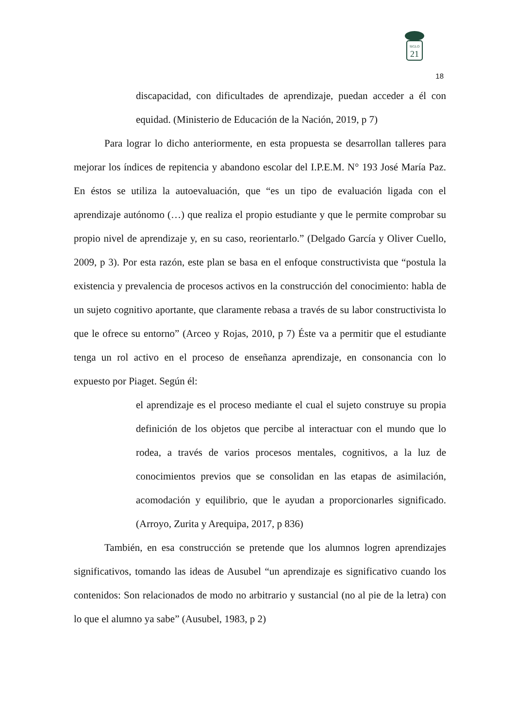SIGLO
21
18
discapacidad, con dificultades de aprendizaje, puedan acceder a él con equidad. (Ministerio de Educación de la Nación, 2019, p 7)
Para lograr lo dicho anteriormente, en esta propuesta se desarrollan talleres para mejorar los índices de repitencia y abandono escolar del I.P.E.M. N° 193 José María Paz. En éstos se utiliza la autoevaluación, que “es un tipo de evaluación ligada con el aprendizaje autónomo (…) que realiza el propio estudiante y que le permite comprobar su propio nivel de aprendizaje y, en su caso, reorientarlo.” (Delgado García y Oliver Cuello, 2009, p 3). Por esta razón, este plan se basa en el enfoque constructivista que “postula la existencia y prevalencia de procesos activos en la construcción del conocimiento: habla de un sujeto cognitivo aportante, que claramente rebasa a través de su labor constructivista lo que le ofrece su entorno” (Arceo y Rojas, 2010, p 7) Éste va a permitir que el estudiante tenga un rol activo en el proceso de enseñanza aprendizaje, en consonancia con lo expuesto por Piaget. Según él:
el aprendizaje es el proceso mediante el cual el sujeto construye su propia definición de los objetos que percibe al interactuar con el mundo que lo rodea, a través de varios procesos mentales, cognitivos, a la luz de conocimientos previos que se consolidan en las etapas de asimilación, acomodación y equilibrio, que le ayudan a proporcionarles significado. (Arroyo, Zurita y Arequipa, 2017, p 836)
También, en esa construcción se pretende que los alumnos logren aprendizajes significativos, tomando las ideas de Ausubel “un aprendizaje es significativo cuando los contenidos: Son relacionados de modo no arbitrario y sustancial (no al pie de la letra) con lo que el alumno ya sabe” (Ausubel, 1983, p 2)